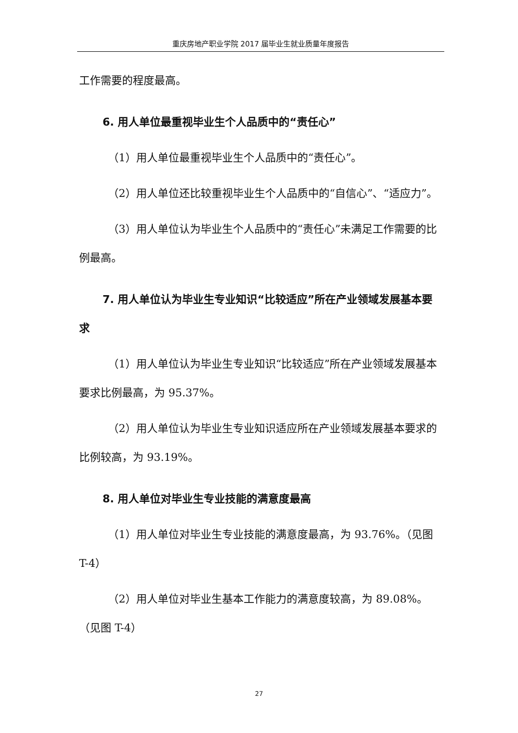重庆房地产职业学院 2017 届毕业生就业质量年度报告
工作需要的程度最高。
6. 用人单位最重视毕业生个人品质中的“责任心”
（1）用人单位最重视毕业生个人品质中的“责任心”。
（2）用人单位还比较重视毕业生个人品质中的“自信心”、“适应力”。
（3）用人单位认为毕业生个人品质中的“责任心”未满足工作需要的比例最高。
7. 用人单位认为毕业生专业知识“比较适应”所在产业领域发展基本要求
（1）用人单位认为毕业生专业知识“比较适应”所在产业领域发展基本要求比例最高，为 95.37%。
（2）用人单位认为毕业生专业知识适应所在产业领域发展基本要求的比例较高，为 93.19%。
8. 用人单位对毕业生专业技能的满意度最高
（1）用人单位对毕业生专业技能的满意度最高，为 93.76%。（见图 T-4）
（2）用人单位对毕业生基本工作能力的满意度较高，为 89.08%。（见图 T-4）
27